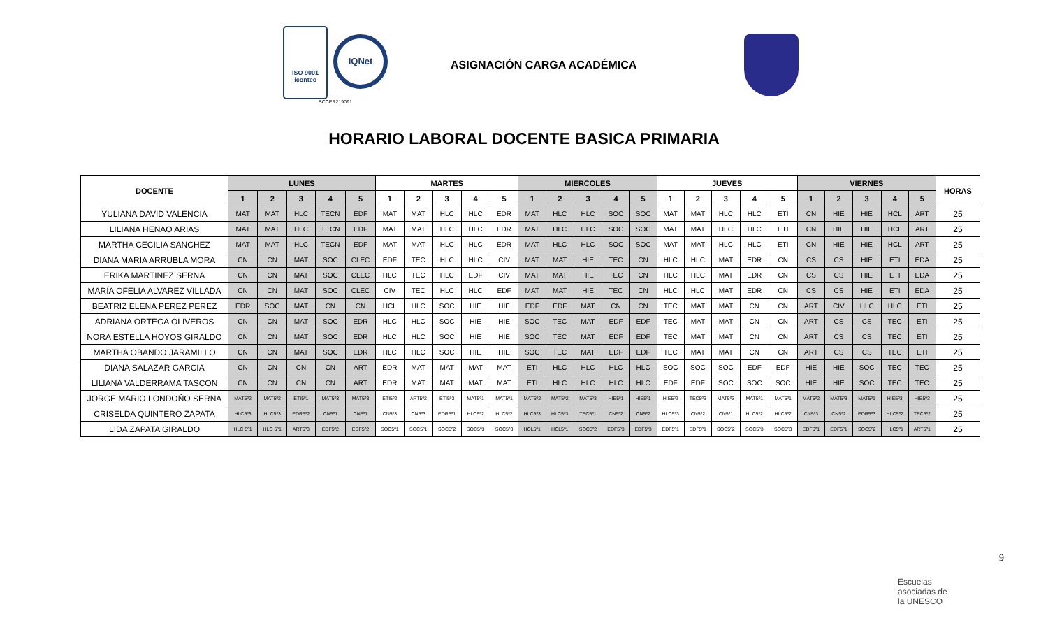ISO 9001
icontec IQNet
SCCER219091
ASIGNACIÓN CARGA ACADÉMICA
HORARIO LABORAL DOCENTE BASICA PRIMARIA
| DOCENTE | LUNES | | | | | MARTES | | | | | MIERCOLES | | | | | JUEVES | | | | | VIERNES | | | | | HORAS |
| --- | --- | --- | --- | --- | --- | --- | --- | --- | --- | --- | --- | --- | --- | --- | --- | --- | --- | --- | --- | --- | --- | --- | --- | --- | --- | --- |
| | 1 | 2 | 3 | 4 | 5 | 1 | 2 | 3 | 4 | 5 | 1 | 2 | 3 | 4 | 5 | 1 | 2 | 3 | 4 | 5 | 1 | 2 | 3 | 4 | 5 | |
| YULIANA DAVID VALENCIA | MAT | MAT | HLC | TECN | EDF | MAT | MAT | HLC | HLC | EDR | MAT | HLC | HLC | SOC | SOC | MAT | MAT | HLC | HLC | ETI | CN | HIE | HIE | HCL | ART | 25 |
| LILIANA HENAO ARIAS | MAT | MAT | HLC | TECN | EDF | MAT | MAT | HLC | HLC | EDR | MAT | HLC | HLC | SOC | SOC | MAT | MAT | HLC | HLC | ETI | CN | HIE | HIE | HCL | ART | 25 |
| MARTHA CECILIA SANCHEZ | MAT | MAT | HLC | TECN | EDF | MAT | MAT | HLC | HLC | EDR | MAT | HLC | HLC | SOC | SOC | MAT | MAT | HLC | HLC | ETI | CN | HIE | HIE | HCL | ART | 25 |
| DIANA MARIA ARRUBLA MORA | CN | CN | MAT | SOC | CLEC | EDF | TEC | HLC | HLC | CIV | MAT | MAT | HIE | TEC | CN | HLC | HLC | MAT | EDR | CN | CS | CS | HIE | ETI | EDA | 25 |
| ERIKA MARTINEZ SERNA | CN | CN | MAT | SOC | CLEC | HLC | TEC | HLC | EDF | CIV | MAT | MAT | HIE | TEC | CN | HLC | HLC | MAT | EDR | CN | CS | CS | HIE | ETI | EDA | 25 |
| MARÍA OFELIA ALVAREZ VILLADA | CN | CN | MAT | SOC | CLEC | CIV | TEC | HLC | HLC | EDF | MAT | MAT | HIE | TEC | CN | HLC | HLC | MAT | EDR | CN | CS | CS | HIE | ETI | EDA | 25 |
| BEATRIZ ELENA PEREZ PEREZ | EDR | SOC | MAT | CN | CN | HCL | HLC | SOC | HIE | HIE | EDF | EDF | MAT | CN | CN | TEC | MAT | MAT | CN | CN | ART | CIV | HLC | HLC | ETI | 25 |
| ADRIANA ORTEGA OLIVEROS | CN | CN | MAT | SOC | EDR | HLC | HLC | SOC | HIE | HIE | SOC | TEC | MAT | EDF | EDF | TEC | MAT | MAT | CN | CN | ART | CS | CS | TEC | ETI | 25 |
| NORA ESTELLA HOYOS GIRALDO | CN | CN | MAT | SOC | EDR | HLC | HLC | SOC | HIE | HIE | SOC | TEC | MAT | EDF | EDF | TEC | MAT | MAT | CN | CN | ART | CS | CS | TEC | ETI | 25 |
| MARTHA OBANDO JARAMILLO | CN | CN | MAT | SOC | EDR | HLC | HLC | SOC | HIE | HIE | SOC | TEC | MAT | EDF | EDF | TEC | MAT | MAT | CN | CN | ART | CS | CS | TEC | ETI | 25 |
| DIANA SALAZAR GARCIA | CN | CN | CN | CN | ART | EDR | MAT | MAT | MAT | MAT | ETI | HLC | HLC | HLC | HLC | SOC | SOC | SOC | EDF | EDF | HIE | HIE | SOC | TEC | TEC | 25 |
| LILIANA VALDERRAMA TASCON | CN | CN | CN | CN | ART | EDR | MAT | MAT | MAT | MAT | ETI | HLC | HLC | HLC | HLC | EDF | EDF | SOC | SOC | SOC | HIE | HIE | SOC | TEC | TEC | 25 |
| JORGE MARIO LONDOÑO SERNA | MAT5º2 | MAT5º2 | ETI5º1 | MAT5º3 | MAT5º3 | ETI5º2 | ART5º2 | ETI5º3 | MAT5º1 | MAT5º1 | MAT5º2 | MAT5º2 | MAT5º3 | HIE5º1 | HIE5º1 | HIE5º2 | TEC5º3 | MAT5º3 | MAT5º1 | MAT5º1 | MAT5º2 | MAT5º3 | MAT5º1 | HIE5º3 | HIE5º3 | 25 |
| CRISELDA QUINTERO ZAPATA | HLC5º3 | HLC5º3 | EDR5º2 | CN5º1 | CN5º1 | CN5º3 | CN5º3 | EDR5º1 | HLC5º2 | HLC5º2 | HLC5º3 | HLC5º3 | TEC5º1 | CN5º2 | CN5º2 | HLC5º3 | CN5º2 | CN5º1 | HLC5º2 | HLC5º2 | CN5º3 | CN5º2 | EDR5º3 | HLC5º2 | TEC5º2 | 25 |
| LIDA ZAPATA GIRALDO | HLC 5º1 | HLC 5º1 | ART5º3 | EDF5º2 | EDF5º2 | SOC5º1 | SOC5º1 | SOC5º2 | SOC5º3 | SOC5º3 | HCL5º1 | HCL5º1 | SOC5º2 | EDF5º3 | EDF5º3 | EDF5º1 | EDF5º1 | SOC5º2 | SOC5º3 | SOC5º3 | EDF5º1 | EDF5º1 | SOC5º2 | HLC5º1 | ART5º1 | 25 |
9
Escuelas
asociadas de
la UNESCO